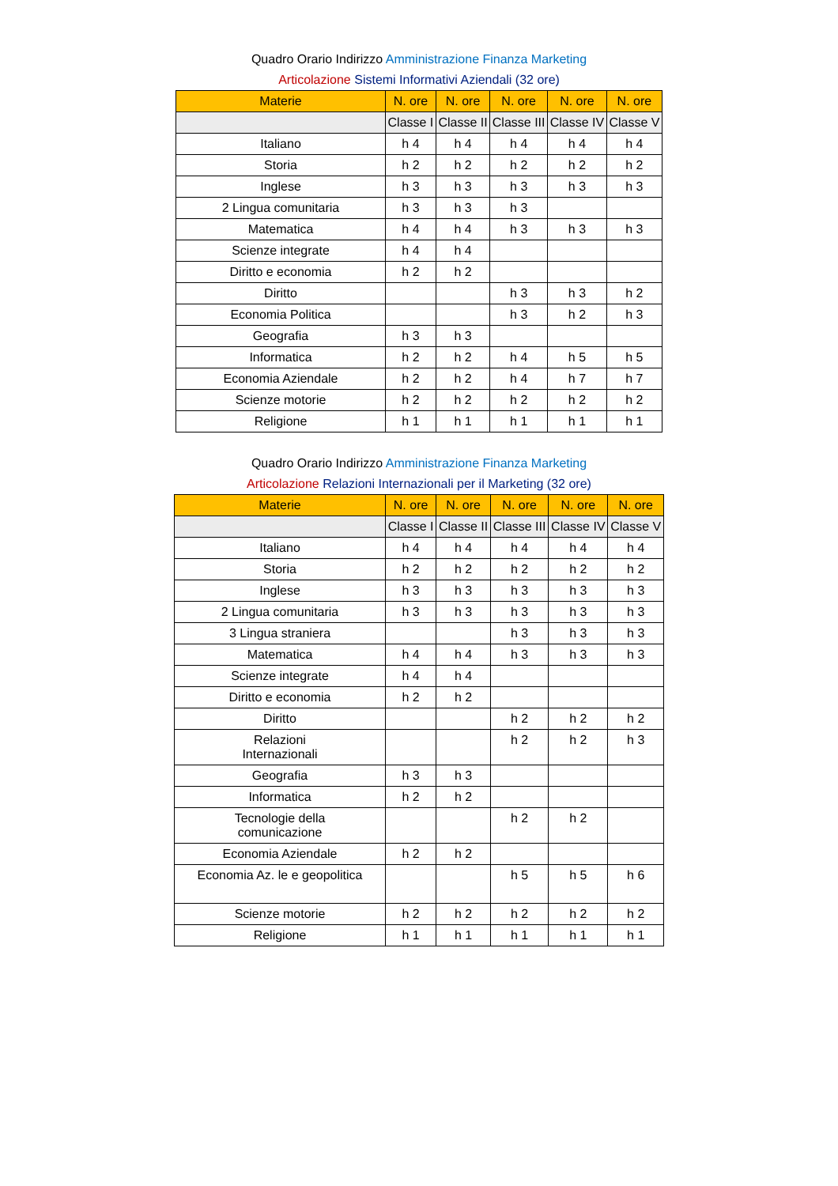Quadro Orario Indirizzo Amministrazione Finanza Marketing
Articolazione Sistemi Informativi Aziendali (32 ore)
| Materie | N. ore | N. ore | N. ore | N. ore | N. ore |
| --- | --- | --- | --- | --- | --- |
| | Classe I | Classe II | Classe III | Classe IV | Classe V |
| Italiano | h 4 | h 4 | h 4 | h 4 | h 4 |
| Storia | h 2 | h 2 | h 2 | h 2 | h 2 |
| Inglese | h 3 | h 3 | h 3 | h 3 | h 3 |
| 2 Lingua comunitaria | h 3 | h 3 | h 3 | | |
| Matematica | h 4 | h 4 | h 3 | h 3 | h 3 |
| Scienze integrate | h 4 | h 4 | | | |
| Diritto e economia | h 2 | h 2 | | | |
| Diritto | | | h 3 | h 3 | h 2 |
| Economia Politica | | | h 3 | h 2 | h 3 |
| Geografia | h 3 | h 3 | | | |
| Informatica | h 2 | h 2 | h 4 | h 5 | h 5 |
| Economia Aziendale | h 2 | h 2 | h 4 | h 7 | h 7 |
| Scienze motorie | h 2 | h 2 | h 2 | h 2 | h 2 |
| Religione | h 1 | h 1 | h 1 | h 1 | h 1 |
Quadro Orario Indirizzo Amministrazione Finanza Marketing
Articolazione Relazioni Internazionali per il Marketing (32 ore)
| Materie | N. ore | N. ore | N. ore | N. ore | N. ore |
| --- | --- | --- | --- | --- | --- |
| | Classe I | Classe II | Classe III | Classe IV | Classe V |
| Italiano | h 4 | h 4 | h 4 | h 4 | h 4 |
| Storia | h 2 | h 2 | h 2 | h 2 | h 2 |
| Inglese | h 3 | h 3 | h 3 | h 3 | h 3 |
| 2 Lingua comunitaria | h 3 | h 3 | h 3 | h 3 | h 3 |
| 3 Lingua straniera | | | h 3 | h 3 | h 3 |
| Matematica | h 4 | h 4 | h 3 | h 3 | h 3 |
| Scienze integrate | h 4 | h 4 | | | |
| Diritto e economia | h 2 | h 2 | | | |
| Diritto | | | h 2 | h 2 | h 2 |
| Relazioni Internazionali | | | h 2 | h 2 | h 3 |
| Geografia | h 3 | h 3 | | | |
| Informatica | h 2 | h 2 | | | |
| Tecnologie della comunicazione | | | h 2 | h 2 | |
| Economia Aziendale | h 2 | h 2 | | | |
| Economia Az. le e geopolitica | | | h 5 | h 5 | h 6 |
| Scienze motorie | h 2 | h 2 | h 2 | h 2 | h 2 |
| Religione | h 1 | h 1 | h 1 | h 1 | h 1 |